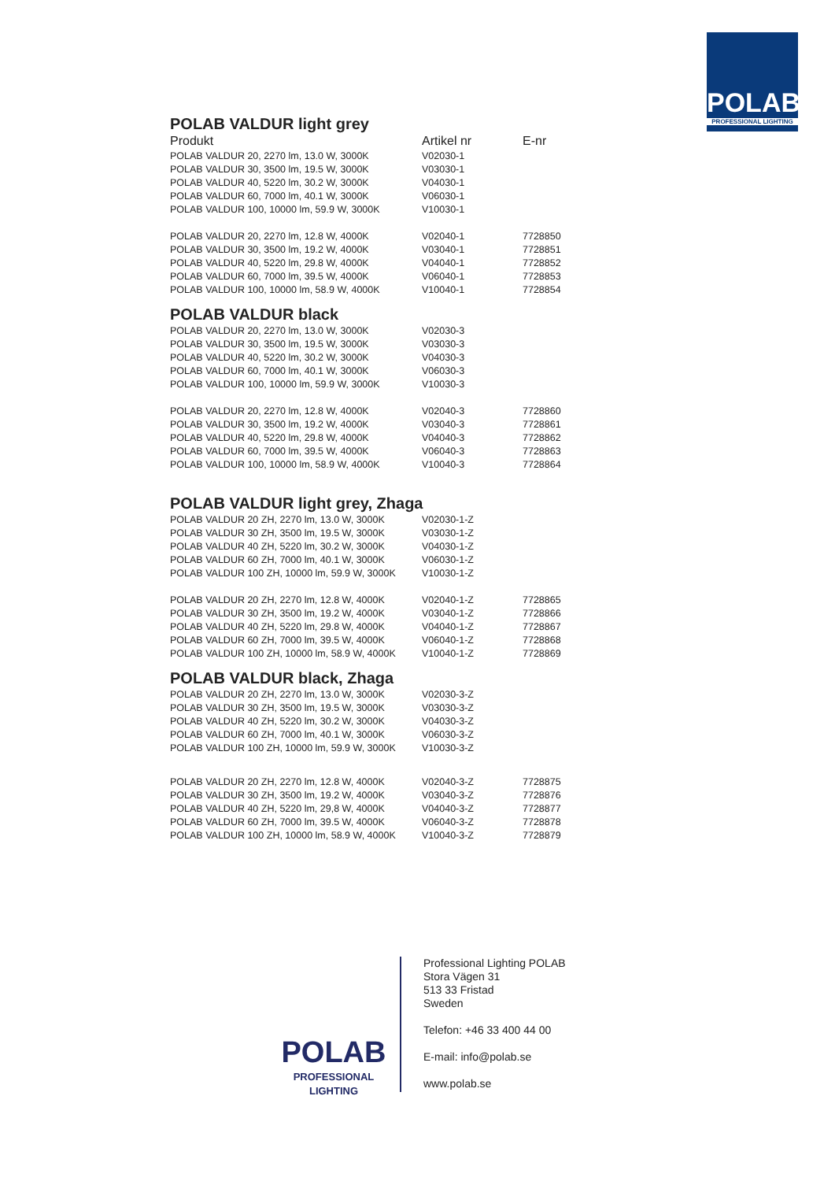POLAB
PROFESSIONAL LIGHTING
POLAB VALDUR light grey
| Produkt | Artikel nr | E-nr |
| --- | --- | --- |
| POLAB VALDUR 20, 2270 lm, 13.0 W, 3000K | V02030-1 | |
| POLAB VALDUR 30, 3500 lm, 19.5 W, 3000K | V03030-1 | |
| POLAB VALDUR 40, 5220 lm, 30.2 W, 3000K | V04030-1 | |
| POLAB VALDUR 60, 7000 lm, 40.1 W, 3000K | V06030-1 | |
| POLAB VALDUR 100, 10000 lm, 59.9 W, 3000K | V10030-1 | |
| POLAB VALDUR 20, 2270 lm, 12.8 W, 4000K | V02040-1 | 7728850 |
| POLAB VALDUR 30, 3500 lm, 19.2 W, 4000K | V03040-1 | 7728851 |
| POLAB VALDUR 40, 5220 lm, 29.8 W, 4000K | V04040-1 | 7728852 |
| POLAB VALDUR 60, 7000 lm, 39.5 W, 4000K | V06040-1 | 7728853 |
| POLAB VALDUR 100, 10000 lm, 58.9 W, 4000K | V10040-1 | 7728854 |
POLAB VALDUR black
| POLAB VALDUR 20, 2270 lm, 13.0 W, 3000K | V02030-3 | |
| POLAB VALDUR 30, 3500 lm, 19.5 W, 3000K | V03030-3 | |
| POLAB VALDUR 40, 5220 lm, 30.2 W, 3000K | V04030-3 | |
| POLAB VALDUR 60, 7000 lm, 40.1 W, 3000K | V06030-3 | |
| POLAB VALDUR 100, 10000 lm, 59.9 W, 3000K | V10030-3 | |
| POLAB VALDUR 20, 2270 lm, 12.8 W, 4000K | V02040-3 | 7728860 |
| POLAB VALDUR 30, 3500 lm, 19.2 W, 4000K | V03040-3 | 7728861 |
| POLAB VALDUR 40, 5220 lm, 29.8 W, 4000K | V04040-3 | 7728862 |
| POLAB VALDUR 60, 7000 lm, 39.5 W, 4000K | V06040-3 | 7728863 |
| POLAB VALDUR 100, 10000 lm, 58.9 W, 4000K | V10040-3 | 7728864 |
POLAB VALDUR light grey, Zhaga
| POLAB VALDUR 20 ZH, 2270 lm, 13.0 W, 3000K | V02030-1-Z | |
| POLAB VALDUR 30 ZH, 3500 lm, 19.5 W, 3000K | V03030-1-Z | |
| POLAB VALDUR 40 ZH, 5220 lm, 30.2 W, 3000K | V04030-1-Z | |
| POLAB VALDUR 60 ZH, 7000 lm, 40.1 W, 3000K | V06030-1-Z | |
| POLAB VALDUR 100 ZH, 10000 lm, 59.9 W, 3000K | V10030-1-Z | |
| POLAB VALDUR 20 ZH, 2270 lm, 12.8 W, 4000K | V02040-1-Z | 7728865 |
| POLAB VALDUR 30 ZH, 3500 lm, 19.2 W, 4000K | V03040-1-Z | 7728866 |
| POLAB VALDUR 40 ZH, 5220 lm, 29.8 W, 4000K | V04040-1-Z | 7728867 |
| POLAB VALDUR 60 ZH, 7000 lm, 39.5 W, 4000K | V06040-1-Z | 7728868 |
| POLAB VALDUR 100 ZH, 10000 lm, 58.9 W, 4000K | V10040-1-Z | 7728869 |
POLAB VALDUR black, Zhaga
| POLAB VALDUR 20 ZH, 2270 lm, 13.0 W, 3000K | V02030-3-Z | |
| POLAB VALDUR 30 ZH, 3500 lm, 19.5 W, 3000K | V03030-3-Z | |
| POLAB VALDUR 40 ZH, 5220 lm, 30.2 W, 3000K | V04030-3-Z | |
| POLAB VALDUR 60 ZH, 7000 lm, 40.1 W, 3000K | V06030-3-Z | |
| POLAB VALDUR 100 ZH, 10000 lm, 59.9 W, 3000K | V10030-3-Z | |
| POLAB VALDUR 20 ZH, 2270 lm, 12.8 W, 4000K | V02040-3-Z | 7728875 |
| POLAB VALDUR 30 ZH, 3500 lm, 19.2 W, 4000K | V03040-3-Z | 7728876 |
| POLAB VALDUR 40 ZH, 5220 lm, 29,8 W, 4000K | V04040-3-Z | 7728877 |
| POLAB VALDUR 60 ZH, 7000 lm, 39.5 W, 4000K | V06040-3-Z | 7728878 |
| POLAB VALDUR 100 ZH, 10000 lm, 58.9 W, 4000K | V10040-3-Z | 7728879 |
POLAB
PROFESSIONAL LIGHTING
Professional Lighting POLAB
Stora Vägen 31
513 33 Fristad
Sweden
Telefon: +46 33 400 44 00
E-mail: info@polab.se
www.polab.se